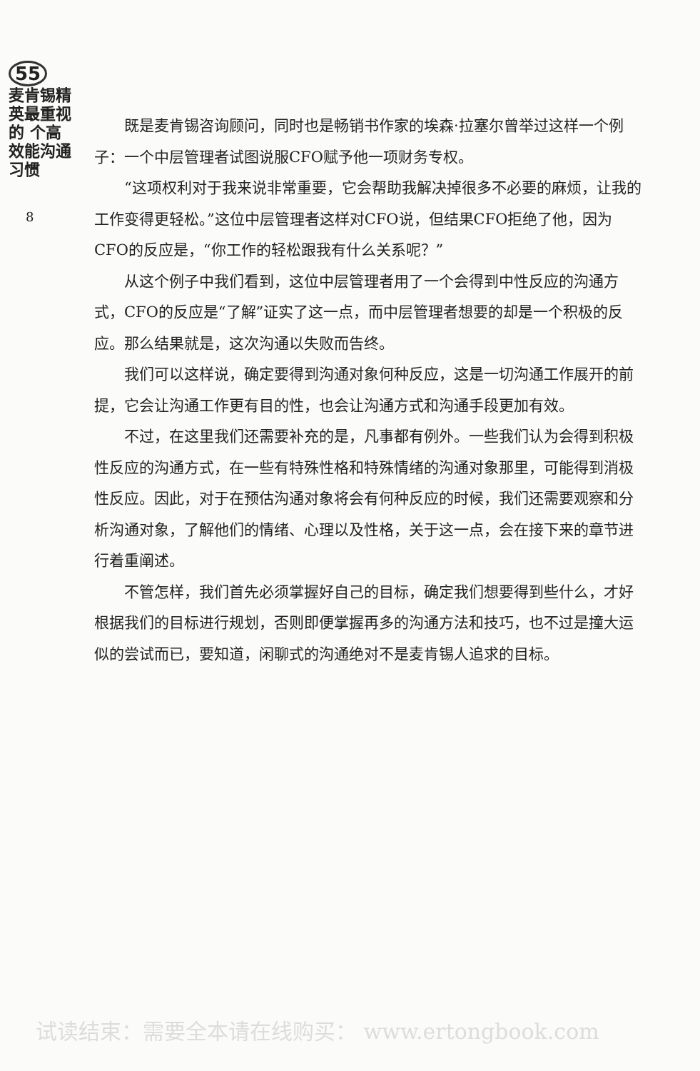55
麦肯锡精英最重视的 个高效能沟通习惯
8
既是麦肯锡咨询顾问，同时也是畅销书作家的埃森·拉塞尔曾举过这样一个例子：一个中层管理者试图说服CFO赋予他一项财务专权。
“这项权利对于我来说非常重要，它会帮助我解决掉很多不必要的麻烦，让我的工作变得更轻松。”这位中层管理者这样对CFO说，但结果CFO拒绝了他，因为CFO的反应是，“你工作的轻松跟我有什么关系呢？”
从这个例子中我们看到，这位中层管理者用了一个会得到中性反应的沟通方式，CFO的反应是“了解”证实了这一点，而中层管理者想要的却是一个积极的反应。那么结果就是，这次沟通以失败而告终。
我们可以这样说，确定要得到沟通对象何种反应，这是一切沟通工作展开的前提，它会让沟通工作更有目的性，也会让沟通方式和沟通手段更加有效。
不过，在这里我们还需要补充的是，凡事都有例外。一些我们认为会得到积极性反应的沟通方式，在一些有特殊性格和特殊情绪的沟通对象那里，可能得到消极性反应。因此，对于在预估沟通对象将会有何种反应的时候，我们还需要观察和分析沟通对象，了解他们的情绪、心理以及性格，关于这一点，会在接下来的章节进行着重阐述。
不管怎样，我们首先必须掌握好自己的目标，确定我们想要得到些什么，才好根据我们的目标进行规划，否则即便掌握再多的沟通方法和技巧，也不过是撞大运似的尝试而已，要知道，闲聊式的沟通绝对不是麦肯锡人追求的目标。
试读结束：需要全本请在线购买： www.ertongbook.com